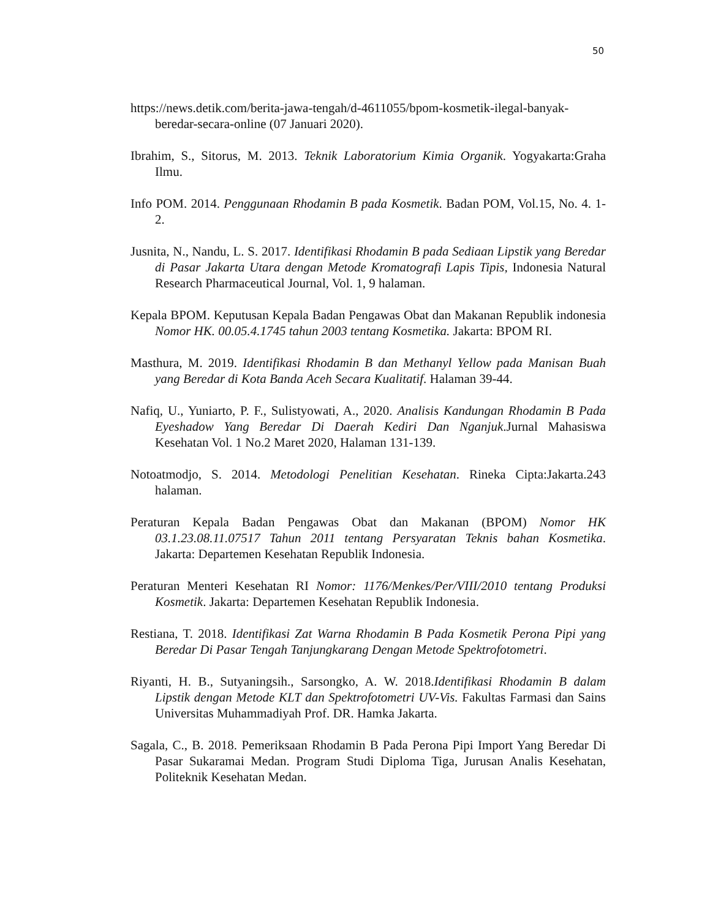50
https://news.detik.com/berita-jawa-tengah/d-4611055/bpom-kosmetik-ilegal-banyak-beredar-secara-online (07 Januari 2020).
Ibrahim, S., Sitorus, M. 2013. Teknik Laboratorium Kimia Organik. Yogyakarta:Graha Ilmu.
Info POM. 2014. Penggunaan Rhodamin B pada Kosmetik. Badan POM, Vol.15, No. 4. 1-2.
Jusnita, N., Nandu, L. S. 2017. Identifikasi Rhodamin B pada Sediaan Lipstik yang Beredar di Pasar Jakarta Utara dengan Metode Kromatografi Lapis Tipis, Indonesia Natural Research Pharmaceutical Journal, Vol. 1, 9 halaman.
Kepala BPOM. Keputusan Kepala Badan Pengawas Obat dan Makanan Republik indonesia Nomor HK. 00.05.4.1745 tahun 2003 tentang Kosmetika. Jakarta: BPOM RI.
Masthura, M. 2019. Identifikasi Rhodamin B dan Methanyl Yellow pada Manisan Buah yang Beredar di Kota Banda Aceh Secara Kualitatif. Halaman 39-44.
Nafiq, U., Yuniarto, P. F., Sulistyowati, A., 2020. Analisis Kandungan Rhodamin B Pada Eyeshadow Yang Beredar Di Daerah Kediri Dan Nganjuk.Jurnal Mahasiswa Kesehatan Vol. 1 No.2 Maret 2020, Halaman 131-139.
Notoatmodjo, S. 2014. Metodologi Penelitian Kesehatan. Rineka Cipta:Jakarta.243 halaman.
Peraturan Kepala Badan Pengawas Obat dan Makanan (BPOM) Nomor HK 03.1.23.08.11.07517 Tahun 2011 tentang Persyaratan Teknis bahan Kosmetika. Jakarta: Departemen Kesehatan Republik Indonesia.
Peraturan Menteri Kesehatan RI Nomor: 1176/Menkes/Per/VIII/2010 tentang Produksi Kosmetik. Jakarta: Departemen Kesehatan Republik Indonesia.
Restiana, T. 2018. Identifikasi Zat Warna Rhodamin B Pada Kosmetik Perona Pipi yang Beredar Di Pasar Tengah Tanjungkarang Dengan Metode Spektrofotometri.
Riyanti, H. B., Sutyaningsih., Sarsongko, A. W. 2018.Identifikasi Rhodamin B dalam Lipstik dengan Metode KLT dan Spektrofotometri UV-Vis. Fakultas Farmasi dan Sains Universitas Muhammadiyah Prof. DR. Hamka Jakarta.
Sagala, C., B. 2018. Pemeriksaan Rhodamin B Pada Perona Pipi Import Yang Beredar Di Pasar Sukaramai Medan. Program Studi Diploma Tiga, Jurusan Analis Kesehatan, Politeknik Kesehatan Medan.